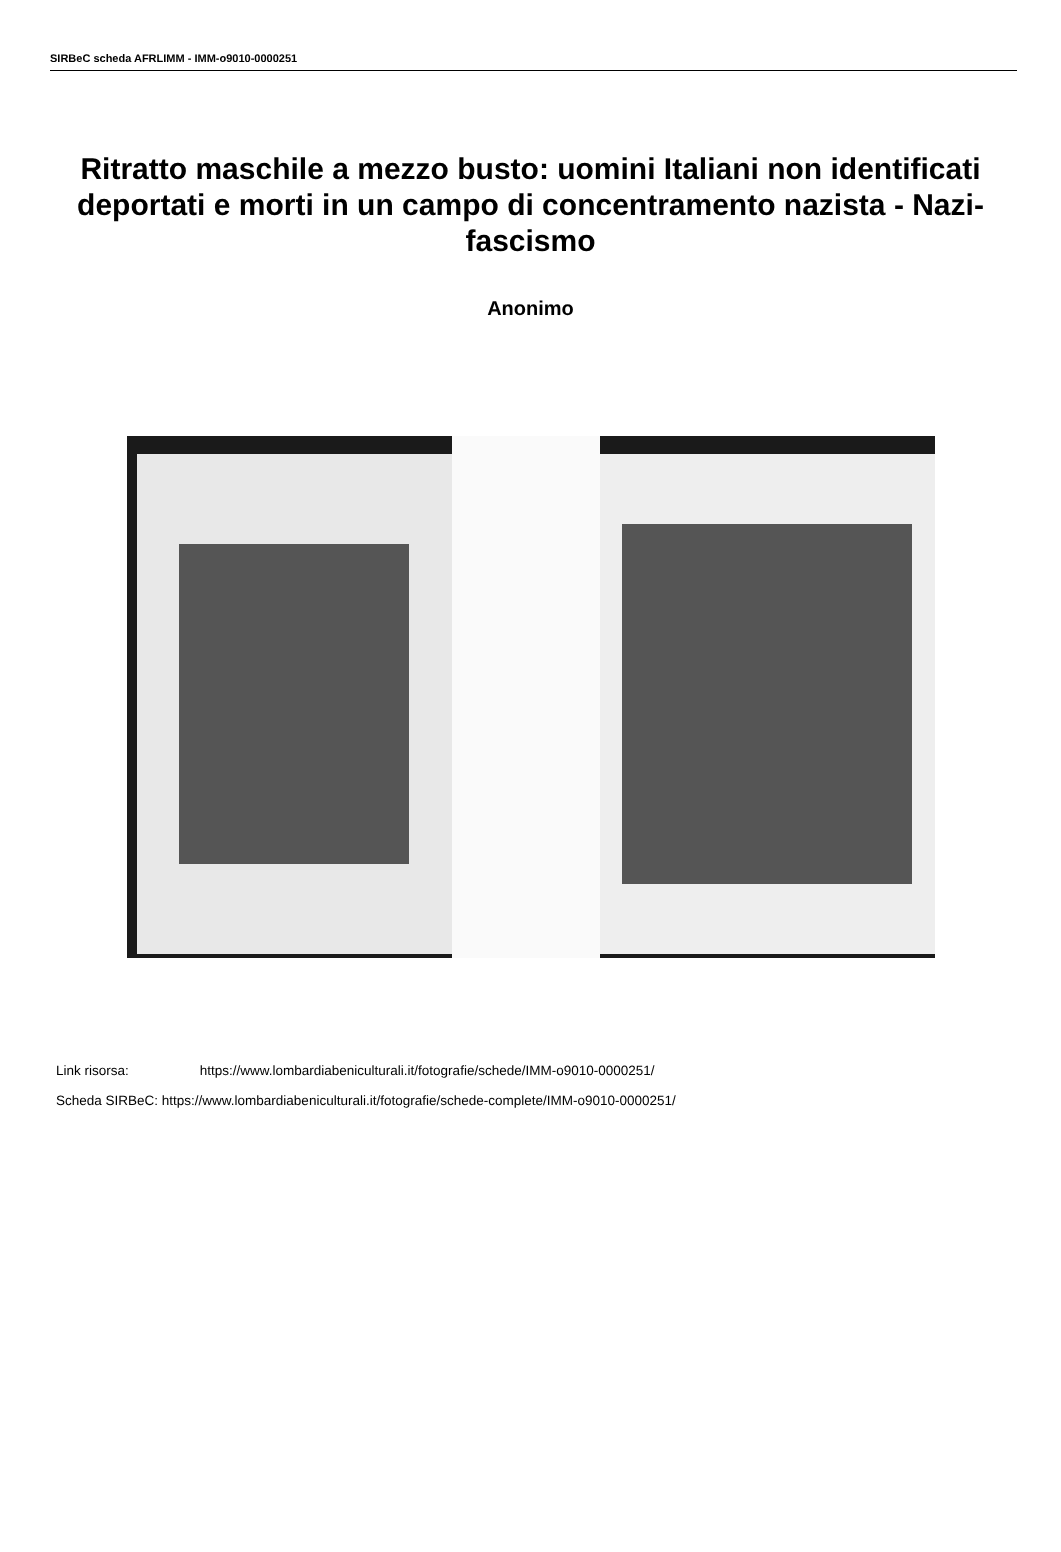SIRBeC scheda AFRLIMM - IMM-o9010-0000251
Ritratto maschile a mezzo busto: uomini Italiani non identificati deportati e morti in un campo di concentramento nazista - Nazi-fascismo
Anonimo
Link risorsa: https://www.lombardiabeniculturali.it/fotografie/schede/IMM-o9010-0000251/
Scheda SIRBeC: https://www.lombardiabeniculturali.it/fotografie/schede-complete/IMM-o9010-0000251/